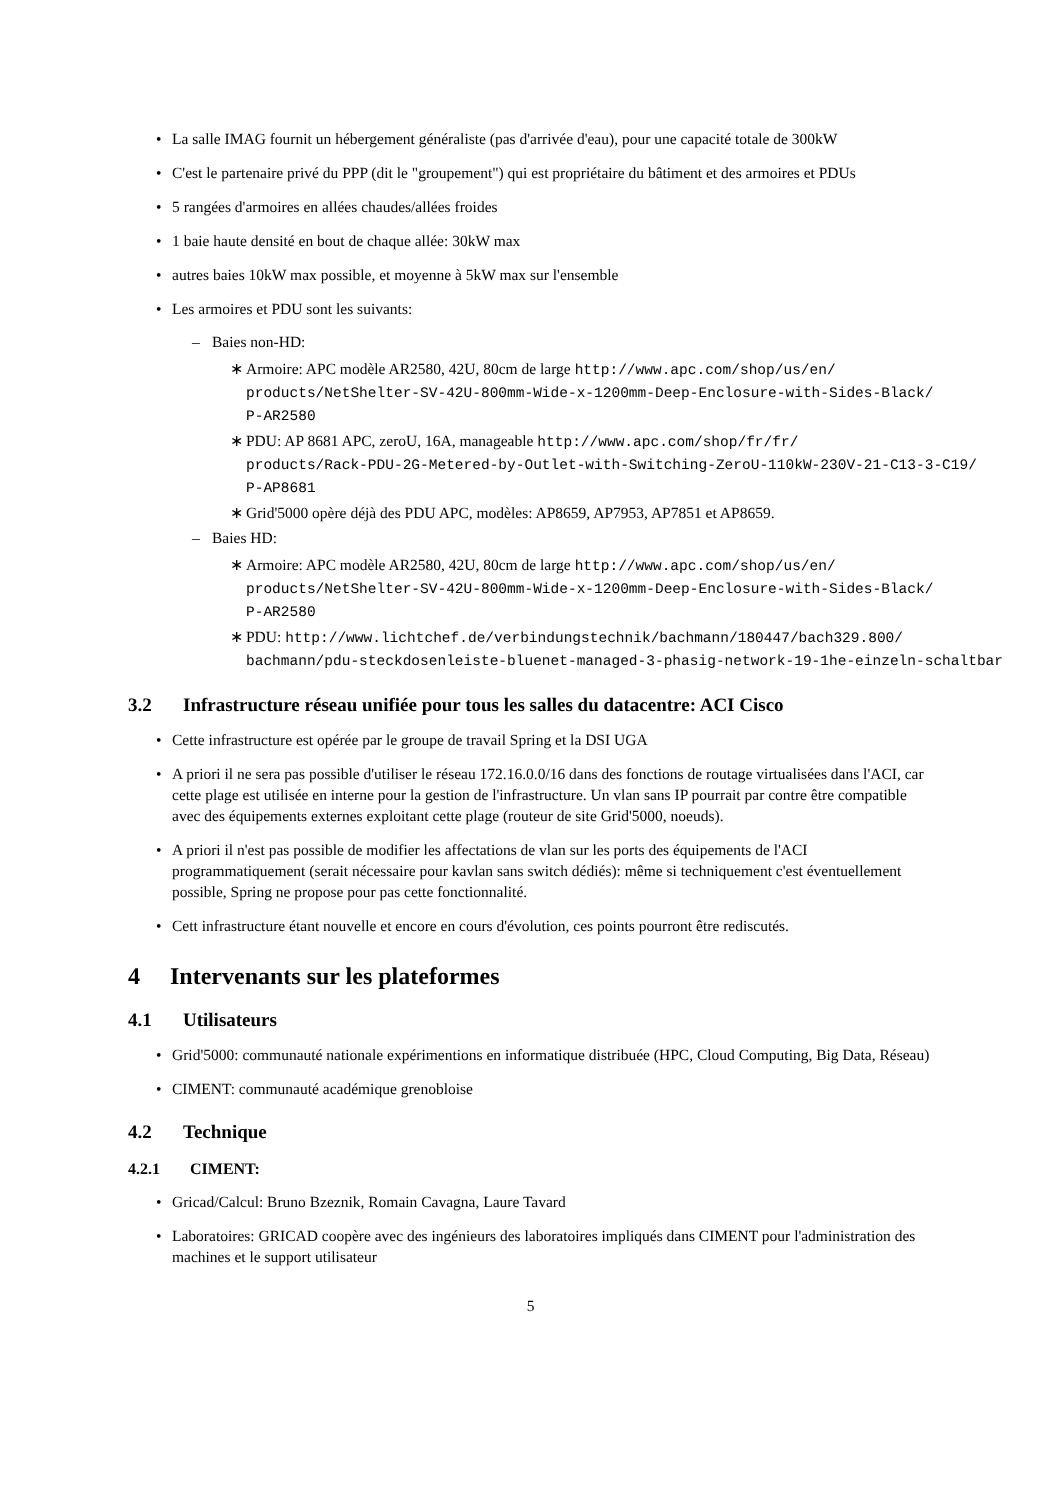La salle IMAG fournit un hébergement généraliste (pas d'arrivée d'eau), pour une capacité totale de 300kW
C'est le partenaire privé du PPP (dit le "groupement") qui est propriétaire du bâtiment et des armoires et PDUs
5 rangées d'armoires en allées chaudes/allées froides
1 baie haute densité en bout de chaque allée: 30kW max
autres baies 10kW max possible, et moyenne à 5kW max sur l'ensemble
Les armoires et PDU sont les suivants:
– Baies non-HD:
∗ Armoire: APC modèle AR2580, 42U, 80cm de large http://www.apc.com/shop/us/en/
products/NetShelter-SV-42U-800mm-Wide-x-1200mm-Deep-Enclosure-with-Sides-Black/
P-AR2580
∗ PDU: AP 8681 APC, zeroU, 16A, manageable http://www.apc.com/shop/fr/fr/
products/Rack-PDU-2G-Metered-by-Outlet-with-Switching-ZeroU-110kW-230V-21-C13-3-C19/
P-AP8681
∗ Grid'5000 opère déjà des PDU APC, modèles: AP8659, AP7953, AP7851 et AP8659.
– Baies HD:
∗ Armoire: APC modèle AR2580, 42U, 80cm de large http://www.apc.com/shop/us/en/
products/NetShelter-SV-42U-800mm-Wide-x-1200mm-Deep-Enclosure-with-Sides-Black/
P-AR2580
∗ PDU: http://www.lichtchef.de/verbindungstechnik/bachmann/180447/bach329.800/
bachmann/pdu-steckdosenleiste-bluenet-managed-3-phasig-network-19-1he-einzeln-schaltbar
3.2 Infrastructure réseau unifiée pour tous les salles du datacentre: ACI Cisco
Cette infrastructure est opérée par le groupe de travail Spring et la DSI UGA
A priori il ne sera pas possible d'utiliser le réseau 172.16.0.0/16 dans des fonctions de routage virtualisées dans l'ACI, car cette plage est utilisée en interne pour la gestion de l'infrastructure. Un vlan sans IP pourrait par contre être compatible avec des équipements externes exploitant cette plage (routeur de site Grid'5000, noeuds).
A priori il n'est pas possible de modifier les affectations de vlan sur les ports des équipements de l'ACI programmatiquement (serait nécessaire pour kavlan sans switch dédiés): même si techniquement c'est éventuellement possible, Spring ne propose pour pas cette fonctionnalité.
Cett infrastructure étant nouvelle et encore en cours d'évolution, ces points pourront être rediscutés.
4 Intervenants sur les plateformes
4.1 Utilisateurs
Grid'5000: communauté nationale expérimentions en informatique distribuée (HPC, Cloud Computing, Big Data, Réseau)
CIMENT: communauté académique grenobloise
4.2 Technique
4.2.1 CIMENT:
Gricad/Calcul: Bruno Bzeznik, Romain Cavagna, Laure Tavard
Laboratoires: GRICAD coopère avec des ingénieurs des laboratoires impliqués dans CIMENT pour l'administration des machines et le support utilisateur
5